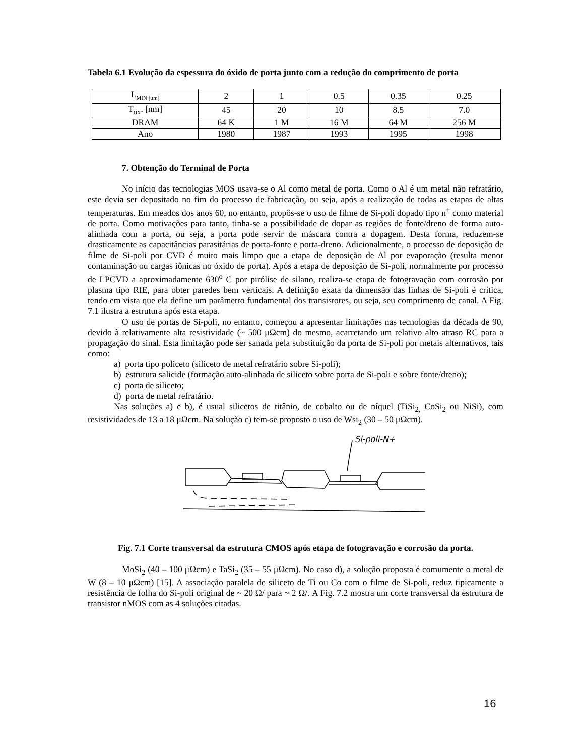Tabela 6.1 Evolução da espessura do óxido de porta junto com a redução do comprimento de porta
| L<sub>MIN [μm]</sub> | 2 | 1 | 0.5 | 0.35 | 0.25 |
| T<sub>ox</sub>. [nm] | 45 | 20 | 10 | 8.5 | 7.0 |
| DRAM | 64 K | 1 M | 16 M | 64 M | 256 M |
| Ano | 1980 | 1987 | 1993 | 1995 | 1998 |
7. Obtenção do Terminal de Porta
No início das tecnologias MOS usava-se o Al como metal de porta. Como o Al é um metal não refratário, este devia ser depositado no fim do processo de fabricação, ou seja, após a realização de todas as etapas de altas temperaturas. Em meados dos anos 60, no entanto, propôs-se o uso de filme de Si-poli dopado tipo n<sup>+</sup> como material de porta. Como motivações para tanto, tinha-se a possibilidade de dopar as regiões de fonte/dreno de forma auto-alinhada com a porta, ou seja, a porta pode servir de máscara contra a dopagem. Desta forma, reduzem-se drasticamente as capacitâncias parasitárias de porta-fonte e porta-dreno. Adicionalmente, o processo de deposição de filme de Si-poli por CVD é muito mais limpo que a etapa de deposição de Al por evaporação (resulta menor contaminação ou cargas iônicas no óxido de porta). Após a etapa de deposição de Si-poli, normalmente por processo de LPCVD a aproximadamente 630<sup>o</sup> C por pirólise de silano, realiza-se etapa de fotogravação com corrosão por plasma tipo RIE, para obter paredes bem verticais. A definição exata da dimensão das linhas de Si-poli é crítica, tendo em vista que ela define um parâmetro fundamental dos transistores, ou seja, seu comprimento de canal. A Fig. 7.1 ilustra a estrutura após esta etapa.
O uso de portas de Si-poli, no entanto, começou a apresentar limitações nas tecnologias da década de 90, devido à relativamente alta resistividade (~ 500 μΩcm) do mesmo, acarretando um relativo alto atraso RC para a propagação do sinal. Esta limitação pode ser sanada pela substituição da porta de Si-poli por metais alternativos, tais como:
a) porta tipo policeto (siliceto de metal refratário sobre Si-poli);
b) estrutura salicide (formação auto-alinhada de siliceto sobre porta de Si-poli e sobre fonte/dreno);
c) porta de siliceto;
d) porta de metal refratário.
Nas soluções a) e b), é usual silicetos de titânio, de cobalto ou de níquel (TiSi<sub>2,</sub> CoSi<sub>2</sub> ou NiSi), com resistividades de 13 a 18 μΩcm. Na solução c) tem-se proposto o uso de Wsi<sub>2</sub> (30 – 50 μΩcm).
Si-poli-N+
Fig. 7.1 Corte transversal da estrutura CMOS após etapa de fotogravação e corrosão da porta.
MoSi<sub>2</sub> (40 – 100 μΩcm) e TaSi<sub>2</sub> (35 – 55 μΩcm). No caso d), a solução proposta é comumente o metal de W (8 – 10 μΩcm) [15]. A associação paralela de siliceto de Ti ou Co com o filme de Si-poli, reduz tipicamente a resistência de folha do Si-poli original de ~ 20 Ω/ para ~ 2 Ω/. A Fig. 7.2 mostra um corte transversal da estrutura de transistor nMOS com as 4 soluções citadas.
16